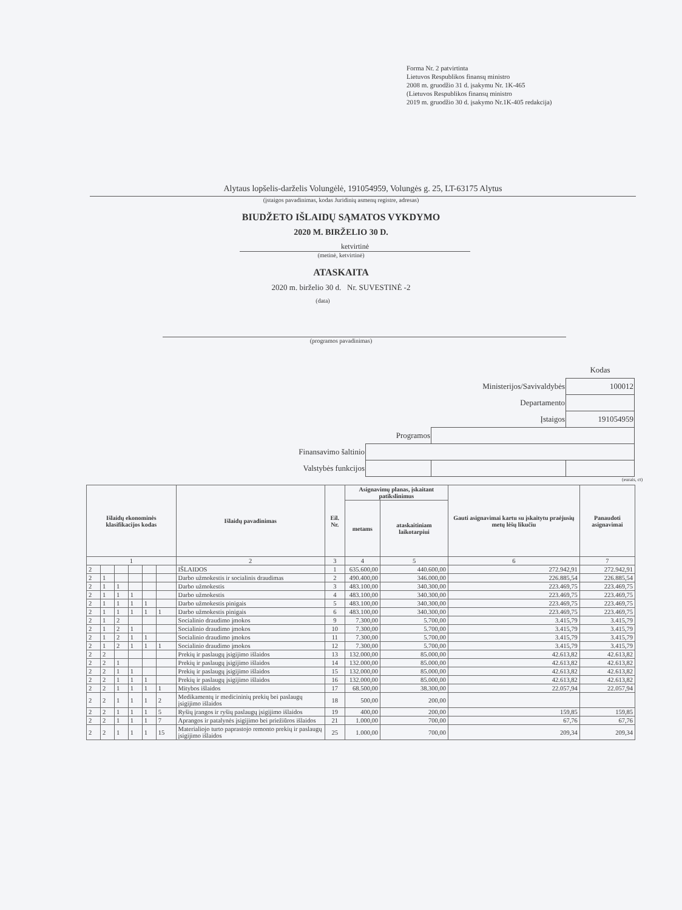Forma Nr. 2 patvirtinta
Lietuvos Respublikos finansų ministro
2008 m. gruodžio 31 d. įsakymu Nr. 1K-465
(Lietuvos Respublikos finansų ministro
2019 m. gruodžio 30 d. įsakymo Nr.1K-405 redakcija)
Alytaus lopšelis-darželis Volungėlė, 191054959, Volungės g. 25, LT-63175 Alytus
(įstaigos pavadinimas, kodas Juridinių asmenų registre, adresas)
BIUDŽETO IŠLAIDŲ SĄMATOS VYKDYMO
2020 M. BIRŽELIO 30 D.
ketvirtinė
(metinė, ketvirtinė)
ATASKAITA
2020 m. birželio 30 d. Nr. SUVESTINĖ -2
(data)
(programos pavadinimas)
| | | | Kodas |
| Ministerijos/Savivaldybės | | | 100012 |
| Departamento | | | |
| Įstaigos | | | 191054959 |
| Programos | | | |
| Finansavimo šaltinio | | | |
| Valstybės funkcijos | | | |
(eurais, ct)
| Išlaidų ekonominės klasifikacijos kodas | | | | | | Išlaidų pavadinimas | Eil. Nr. | Asignavimų planas, įskaitant patikslinimus | | Gauti asignavimai kartu su įskaitytu praėjusių metų lėšų likučiu | Panaudoti asignavimai |
| --- | --- | --- | --- | --- | --- | --- | --- | --- | --- | --- | --- |
| | | | | | | | | metams | ataskaitiniam laikotarpiui | | |
| 1 | | | | | | 2 | 3 | 4 | 5 | 6 | 7 |
| 2 | | | | | | IŠLAIDOS | 1 | 635.600,00 | 440.600,00 | 272.942,91 | 272.942,91 |
| 2 | 1 | | | | | Darbo užmokestis ir socialinis draudimas | 2 | 490.400,00 | 346.000,00 | 226.885,54 | 226.885,54 |
| 2 | 1 | 1 | | | | Darbo užmokestis | 3 | 483.100,00 | 340.300,00 | 223.469,75 | 223.469,75 |
| 2 | 1 | 1 | 1 | | | Darbo užmokestis | 4 | 483.100,00 | 340.300,00 | 223.469,75 | 223.469,75 |
| 2 | 1 | 1 | 1 | 1 | | Darbo užmokestis pinigais | 5 | 483.100,00 | 340.300,00 | 223.469,75 | 223.469,75 |
| 2 | 1 | 1 | 1 | 1 | 1 | Darbo užmokestis pinigais | 6 | 483.100,00 | 340.300,00 | 223.469,75 | 223.469,75 |
| 2 | 1 | 2 | | | | Socialinio draudimo įmokos | 9 | 7.300,00 | 5.700,00 | 3.415,79 | 3.415,79 |
| 2 | 1 | 2 | 1 | | | Socialinio draudimo įmokos | 10 | 7.300,00 | 5.700,00 | 3.415,79 | 3.415,79 |
| 2 | 1 | 2 | 1 | 1 | | Socialinio draudimo įmokos | 11 | 7.300,00 | 5.700,00 | 3.415,79 | 3.415,79 |
| 2 | 1 | 2 | 1 | 1 | 1 | Socialinio draudimo įmokos | 12 | 7.300,00 | 5.700,00 | 3.415,79 | 3.415,79 |
| 2 | 2 | | | | | Prekių ir paslaugų įsigijimo išlaidos | 13 | 132.000,00 | 85.000,00 | 42.613,82 | 42.613,82 |
| 2 | 2 | 1 | | | | Prekių ir paslaugų įsigijimo išlaidos | 14 | 132.000,00 | 85.000,00 | 42.613,82 | 42.613,82 |
| 2 | 2 | 1 | 1 | | | Prekių ir paslaugų įsigijimo išlaidos | 15 | 132.000,00 | 85.000,00 | 42.613,82 | 42.613,82 |
| 2 | 2 | 1 | 1 | 1 | | Prekių ir paslaugų įsigijimo išlaidos | 16 | 132.000,00 | 85.000,00 | 42.613,82 | 42.613,82 |
| 2 | 2 | 1 | 1 | 1 | 1 | Mitybos išlaidos | 17 | 68.500,00 | 38.300,00 | 22.057,94 | 22.057,94 |
| 2 | 2 | 1 | 1 | 1 | 2 | Medikamentų ir medicininių prekių bei paslaugų įsigijimo išlaidos | 18 | 500,00 | 200,00 | | |
| 2 | 2 | 1 | 1 | 1 | 5 | Ryšių įrangos ir ryšių paslaugų įsigijimo išlaidos | 19 | 400,00 | 200,00 | 159,85 | 159,85 |
| 2 | 2 | 1 | 1 | 1 | 7 | Aprangos ir patalynės įsigijimo bei priežiūros išlaidos | 21 | 1.000,00 | 700,00 | 67,76 | 67,76 |
| 2 | 2 | 1 | 1 | 1 | 15 | Materialiojo turto paprastojo remonto prekių ir paslaugų įsigijimo išlaidos | 25 | 1.000,00 | 700,00 | 209,34 | 209,34 |